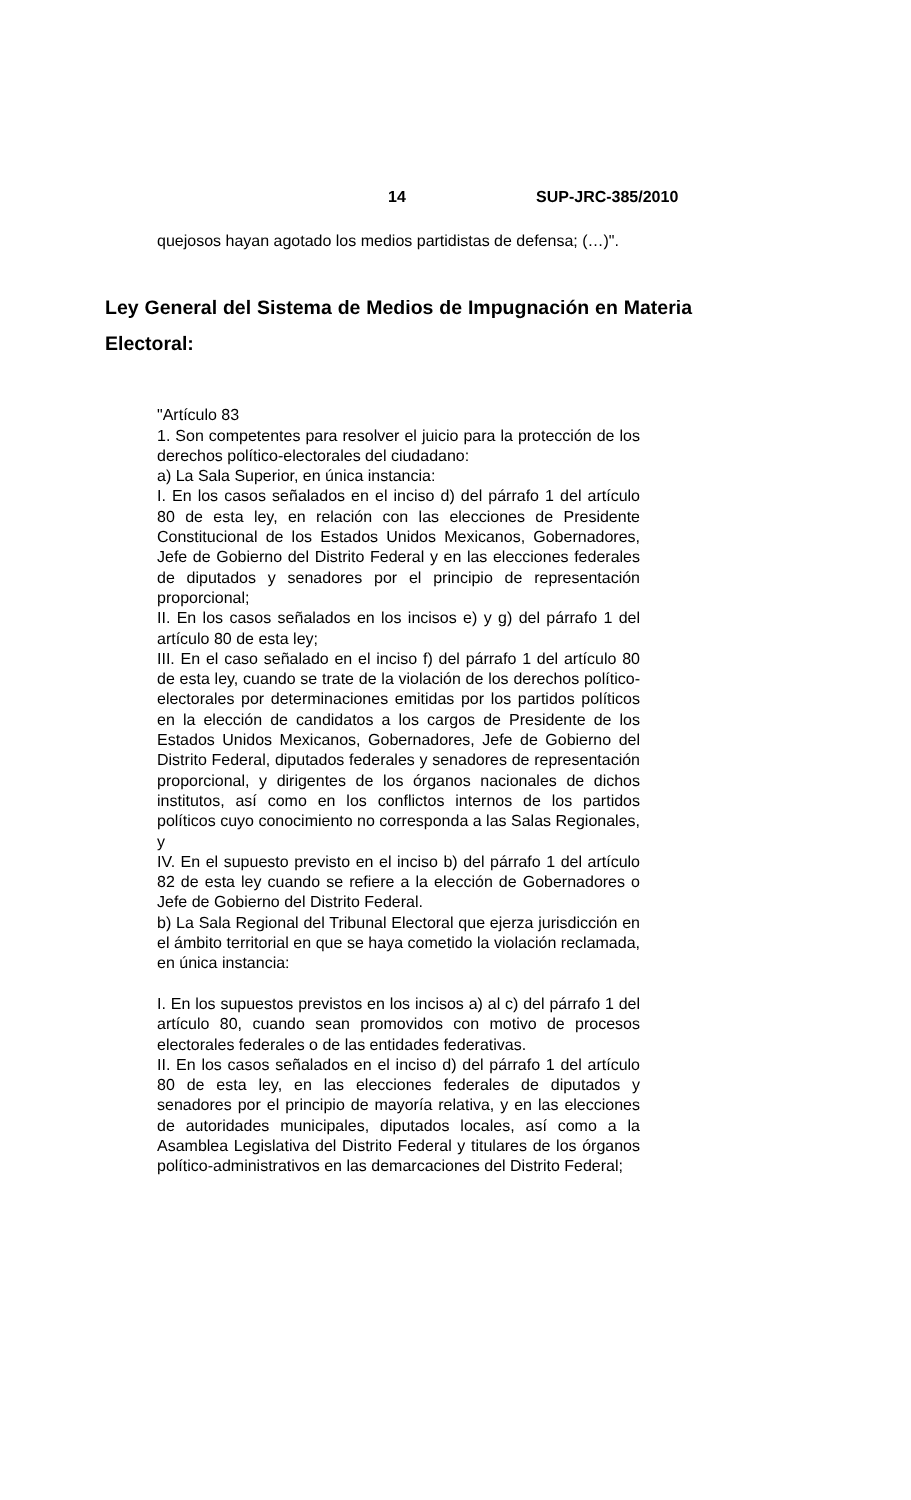14 SUP-JRC-385/2010
quejosos hayan agotado los medios partidistas de defensa; (…)".
Ley General del Sistema de Medios de Impugnación en Materia Electoral:
"Artículo 83
1. Son competentes para resolver el juicio para la protección de los derechos político-electorales del ciudadano:
a) La Sala Superior, en única instancia:
I. En los casos señalados en el inciso d) del párrafo 1 del artículo 80 de esta ley, en relación con las elecciones de Presidente Constitucional de los Estados Unidos Mexicanos, Gobernadores, Jefe de Gobierno del Distrito Federal y en las elecciones federales de diputados y senadores por el principio de representación proporcional;
II. En los casos señalados en los incisos e) y g) del párrafo 1 del artículo 80 de esta ley;
III. En el caso señalado en el inciso f) del párrafo 1 del artículo 80 de esta ley, cuando se trate de la violación de los derechos político-electorales por determinaciones emitidas por los partidos políticos en la elección de candidatos a los cargos de Presidente de los Estados Unidos Mexicanos, Gobernadores, Jefe de Gobierno del Distrito Federal, diputados federales y senadores de representación proporcional, y dirigentes de los órganos nacionales de dichos institutos, así como en los conflictos internos de los partidos políticos cuyo conocimiento no corresponda a las Salas Regionales, y
IV. En el supuesto previsto en el inciso b) del párrafo 1 del artículo 82 de esta ley cuando se refiere a la elección de Gobernadores o Jefe de Gobierno del Distrito Federal.
b) La Sala Regional del Tribunal Electoral que ejerza jurisdicción en el ámbito territorial en que se haya cometido la violación reclamada, en única instancia:
I. En los supuestos previstos en los incisos a) al c) del párrafo 1 del artículo 80, cuando sean promovidos con motivo de procesos electorales federales o de las entidades federativas.
II. En los casos señalados en el inciso d) del párrafo 1 del artículo 80 de esta ley, en las elecciones federales de diputados y senadores por el principio de mayoría relativa, y en las elecciones de autoridades municipales, diputados locales, así como a la Asamblea Legislativa del Distrito Federal y titulares de los órganos político-administrativos en las demarcaciones del Distrito Federal;